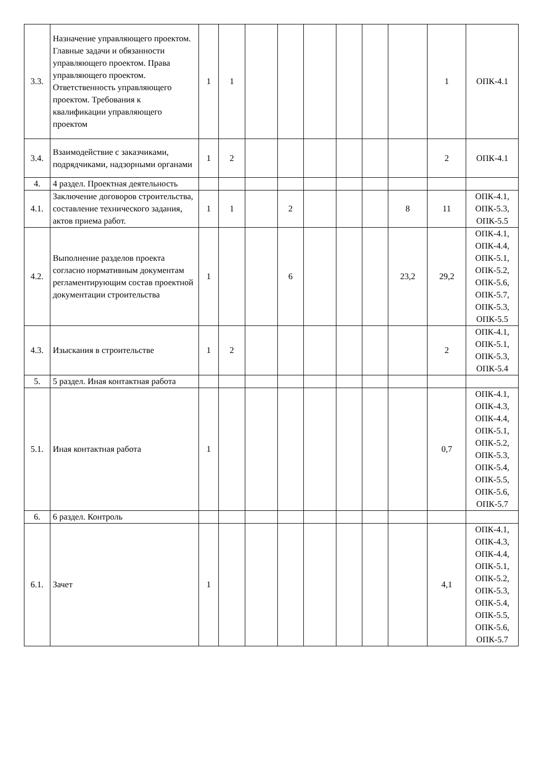| 3.3. | Назначение управляющего проектом. Главные задачи и обязанности управляющего проектом. Права управляющего проектом. Ответственность управляющего проектом. Требования к квалификации управляющего проектом | 1 | 1 | | | | | | | 1 | ОПК-4.1 |
| 3.4. | Взаимодействие с заказчиками, подрядчиками, надзорными органами | 1 | 2 | | | | | | | 2 | ОПК-4.1 |
| 4. | 4 раздел. Проектная деятельность | | | | | | | | | | |
| 4.1. | Заключение договоров строительства, составление технического задания, актов приема работ. | 1 | 1 | | 2 | | | | 8 | 11 | ОПК-4.1, ОПК-5.3, ОПК-5.5 |
| 4.2. | Выполнение разделов проекта согласно нормативным документам регламентирующим состав проектной документации строительства | 1 | | | 6 | | | | 23,2 | 29,2 | ОПК-4.1, ОПК-4.4, ОПК-5.1, ОПК-5.2, ОПК-5.6, ОПК-5.7, ОПК-5.3, ОПК-5.5 |
| 4.3. | Изыскания в строительстве | 1 | 2 | | | | | | | 2 | ОПК-4.1, ОПК-5.1, ОПК-5.3, ОПК-5.4 |
| 5. | 5 раздел. Иная контактная работа | | | | | | | | | | |
| 5.1. | Иная контактная работа | 1 | | | | | | | | 0,7 | ОПК-4.1, ОПК-4.3, ОПК-4.4, ОПК-5.1, ОПК-5.2, ОПК-5.3, ОПК-5.4, ОПК-5.5, ОПК-5.6, ОПК-5.7 |
| 6. | 6 раздел. Контроль | | | | | | | | | | |
| 6.1. | Зачет | 1 | | | | | | | | 4,1 | ОПК-4.1, ОПК-4.3, ОПК-4.4, ОПК-5.1, ОПК-5.2, ОПК-5.3, ОПК-5.4, ОПК-5.5, ОПК-5.6, ОПК-5.7 |